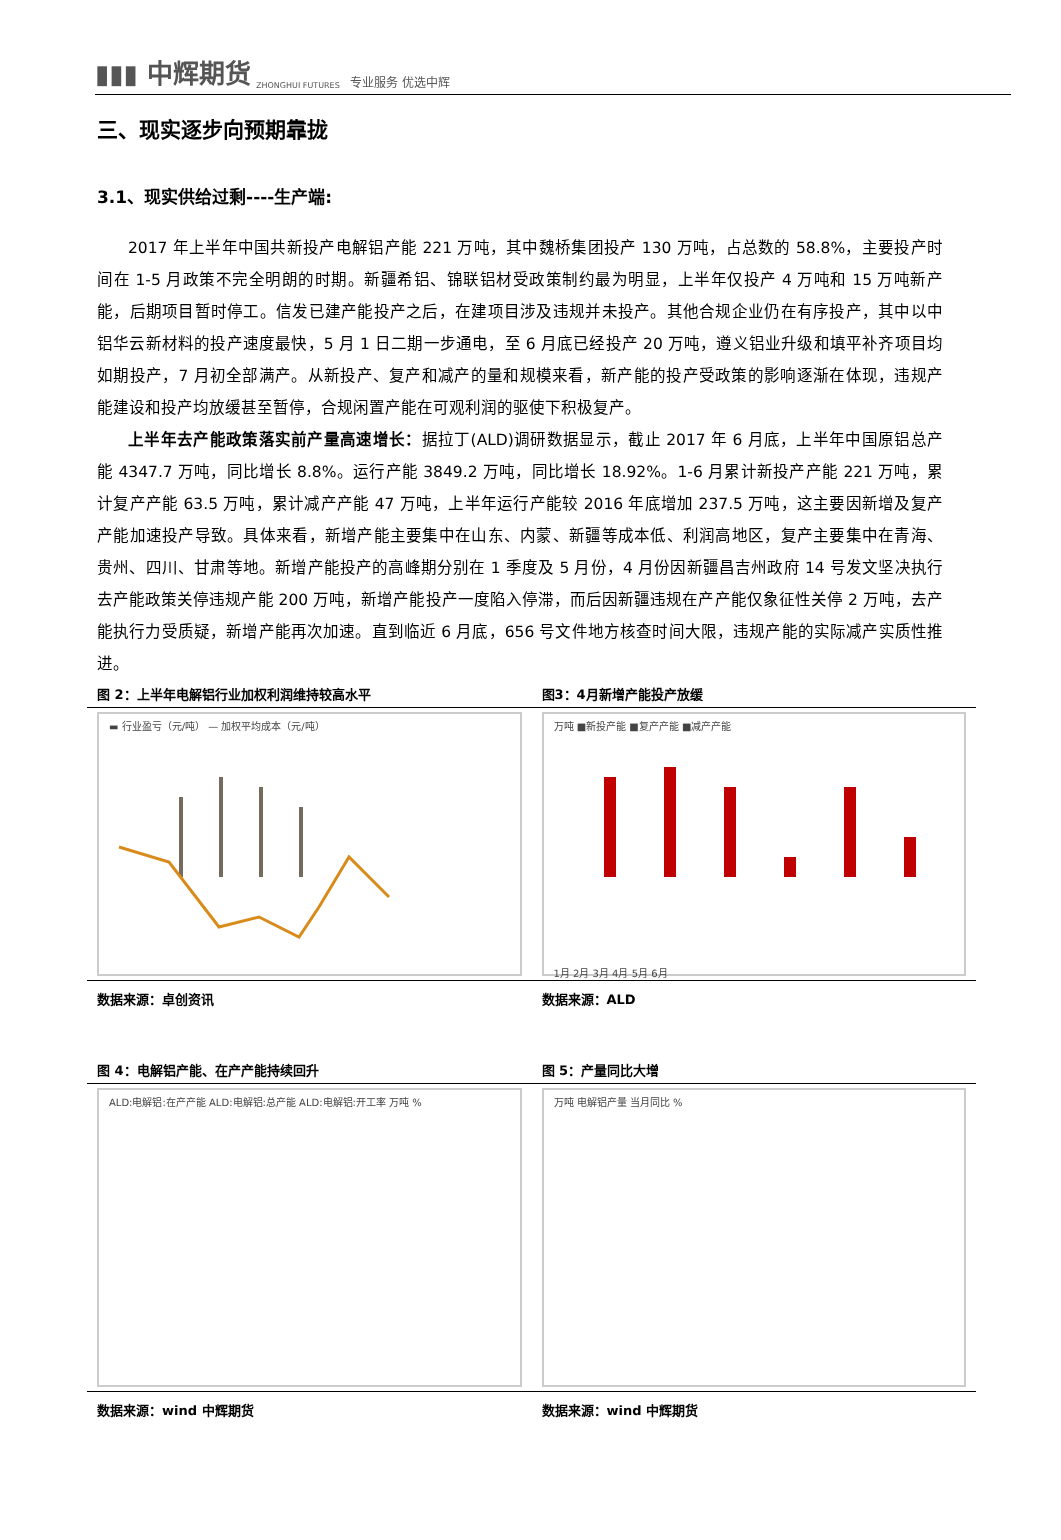▮▮▮ 中辉期货 ZHONGHUI FUTURES 专业服务 优选中辉
三、现实逐步向预期靠拢
3.1、现实供给过剩----生产端:
2017 年上半年中国共新投产电解铝产能 221 万吨，其中魏桥集团投产 130 万吨，占总数的 58.8%，主要投产时间在 1-5 月政策不完全明朗的时期。新疆希铝、锦联铝材受政策制约最为明显，上半年仅投产 4 万吨和 15 万吨新产能，后期项目暂时停工。信发已建产能投产之后，在建项目涉及违规并未投产。其他合规企业仍在有序投产，其中以中铝华云新材料的投产速度最快，5 月 1 日二期一步通电，至 6 月底已经投产 20 万吨，遵义铝业升级和填平补齐项目均如期投产，7 月初全部满产。从新投产、复产和减产的量和规模来看，新产能的投产受政策的影响逐渐在体现，违规产能建设和投产均放缓甚至暂停，合规闲置产能在可观利润的驱使下积极复产。
上半年去产能政策落实前产量高速增长：据拉丁(ALD)调研数据显示，截止 2017 年 6 月底，上半年中国原铝总产能 4347.7 万吨，同比增长 8.8%。运行产能 3849.2 万吨，同比增长 18.92%。1-6 月累计新投产产能 221 万吨，累计复产产能 63.5 万吨，累计减产产能 47 万吨，上半年运行产能较 2016 年底增加 237.5 万吨，这主要因新增及复产产能加速投产导致。具体来看，新增产能主要集中在山东、内蒙、新疆等成本低、利润高地区，复产主要集中在青海、贵州、四川、甘肃等地。新增产能投产的高峰期分别在 1 季度及 5 月份，4 月份因新疆昌吉州政府 14 号发文坚决执行去产能政策关停违规产能 200 万吨，新增产能投产一度陷入停滞，而后因新疆违规在产产能仅象征性关停 2 万吨，去产能执行力受质疑，新增产能再次加速。直到临近 6 月底，656 号文件地方核查时间大限，违规产能的实际减产实质性推进。
图 2：上半年电解铝行业加权利润维持较高水平
▬ 行业盈亏（元/吨） — 加权平均成本（元/吨）
数据来源：卓创资讯
图3：4月新增产能投产放缓
万吨 ■新投产能 ■复产产能 ■减产产能
1月 2月 3月 4月 5月 6月
数据来源：ALD
图 4：电解铝产能、在产产能持续回升
ALD:电解铝:在产产能 ALD:电解铝:总产能 ALD:电解铝:开工率 万吨 %
数据来源：wind 中辉期货
图 5：产量同比大增
万吨 电解铝产量 当月同比 %
数据来源：wind 中辉期货